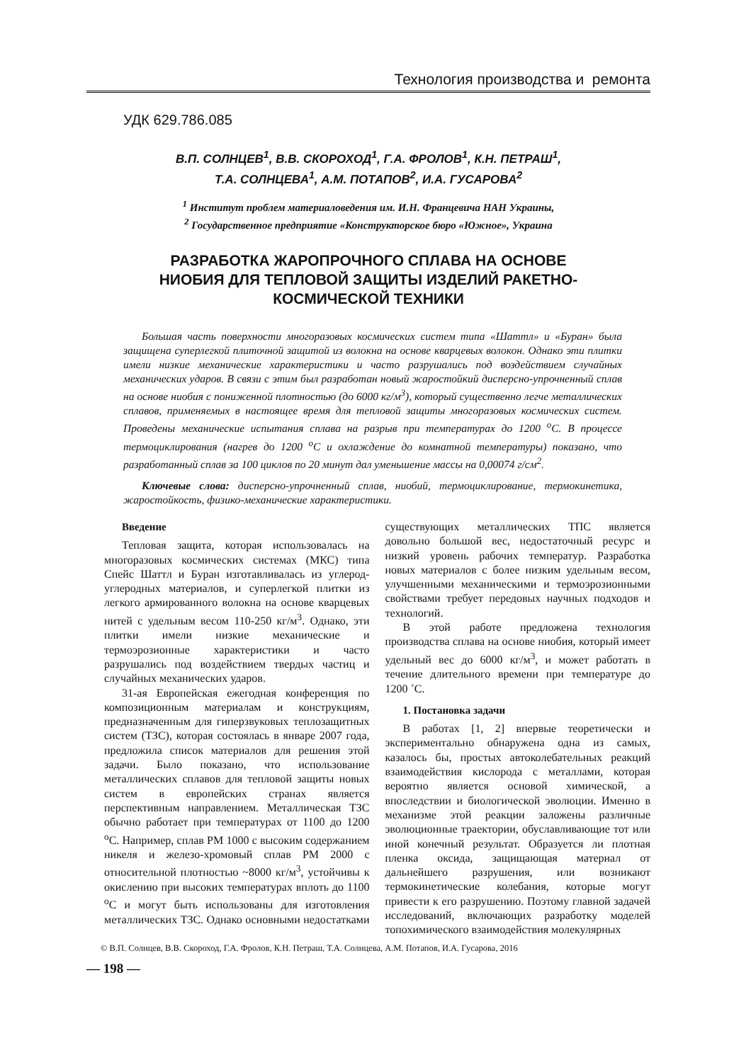Технология производства и ремонта
УДК 629.786.085
В.П. СОЛНЦЕВ<sup>1</sup>, В.В. СКОРОХОД<sup>1</sup>, Г.А. ФРОЛОВ<sup>1</sup>, К.Н. ПЕТРАШ<sup>1</sup>,
Т.А. СОЛНЦЕВА<sup>1</sup>, А.М. ПОТАПОВ<sup>2</sup>, И.А. ГУСАРОВА<sup>2</sup>
<sup>1</sup> Институт проблем материаловедения им. И.Н. Францевича НАН Украины,
<sup>2</sup> Государственное предприятие «Конструкторское бюро «Южное», Украина
РАЗРАБОТКА ЖАРОПРОЧНОГО СПЛАВА НА ОСНОВЕ
НИОБИЯ ДЛЯ ТЕПЛОВОЙ ЗАЩИТЫ ИЗДЕЛИЙ РАКЕТНО-
КОСМИЧЕСКОЙ ТЕХНИКИ
Большая часть поверхности многоразовых космических систем типа «Шаттл» и «Буран» была защищена суперлегкой плиточной защитой из волокна на основе кварцевых волокон. Однако эти плитки имели низкие механические характеристики и часто разрушались под воздействием случайных механических ударов. В связи с этим был разработан новый жаростойкий дисперсно-упрочненный сплав на основе ниобия с пониженной плотностью (до 6000 кг/м<sup>3</sup>), который существенно легче металлических сплавов, применяемых в настоящее время для тепловой защиты многоразовых космических систем. Проведены механические испытания сплава на разрыв при температурах до 1200 <sup>о</sup>С. В процессе термоциклирования (нагрев до 1200 <sup>о</sup>С и охлаждение до комнатной температуры) показано, что разработанный сплав за 100 циклов по 20 минут дал уменьшение массы на 0,00074 г/см<sup>2</sup>.
Ключевые слова: дисперсно-упрочненный сплав, ниобий, термоциклирование, термокинетика, жаростойкость, физико-механические характеристики.
Введение
Тепловая защита, которая использовалась на многоразовых космических системах (МКС) типа Спейс Шаттл и Буран изготавливалась из углерод-углеродных материалов, и суперлегкой плитки из легкого армированного волокна на основе кварцевых нитей с удельным весом 110-250 кг/м<sup>3</sup>. Однако, эти плитки имели низкие механические и термоэрозионные характеристики и часто разрушались под воздействием твердых частиц и случайных механических ударов.
31-ая Европейская ежегодная конференция по композиционным материалам и конструкциям, предназначенным для гиперзвуковых теплозащитных систем (ТЗС), которая состоялась в январе 2007 года, предложила список материалов для решения этой задачи. Было показано, что использование металлических сплавов для тепловой защиты новых систем в европейских странах является перспективным направлением. Металлическая ТЗС обычно работает при температурах от 1100 до 1200 <sup>о</sup>С. Например, сплав РМ 1000 с высоким содержанием никеля и железо-хромовый сплав РМ 2000 с относительной плотностью ~8000 кг/м<sup>3</sup>, устойчивы к окислению при высоких температурах вплоть до 1100 <sup>о</sup>С и могут быть использованы для изготовления металлических ТЗС. Однако основными недостатками существующих металлических ТПС является довольно большой вес, недостаточный ресурс и низкий уровень рабочих температур. Разработка новых материалов с более низким удельным весом, улучшенными механическими и термоэрозионными свойствами требует передовых научных подходов и технологий.
В этой работе предложена технология производства сплава на основе ниобия, который имеет удельный вес до 6000 кг/м<sup>3</sup>, и может работать в течение длительного времени при температуре до 1200 ˚С.
1. Постановка задачи
В работах [1, 2] впервые теоретически и экспериментально обнаружена одна из самых, казалось бы, простых автоколебательных реакций взаимодействия кислорода с металлами, которая вероятно является основой химической, а впоследствии и биологической эволюции. Именно в механизме этой реакции заложены различные эволюционные траектории, обуславливающие тот или иной конечный результат. Образуется ли плотная пленка оксида, защищающая материал от дальнейшего разрушения, или возникают термокинетические колебания, которые могут привести к его разрушению. Поэтому главной задачей исследований, включающих разработку моделей топохимического взаимодействия молекулярных
© В.П. Солнцев, В.В. Скороход, Г.А. Фролов, К.Н. Петраш, Т.А. Солнцева, А.М. Потапов, И.А. Гусарова, 2016
— 198 —